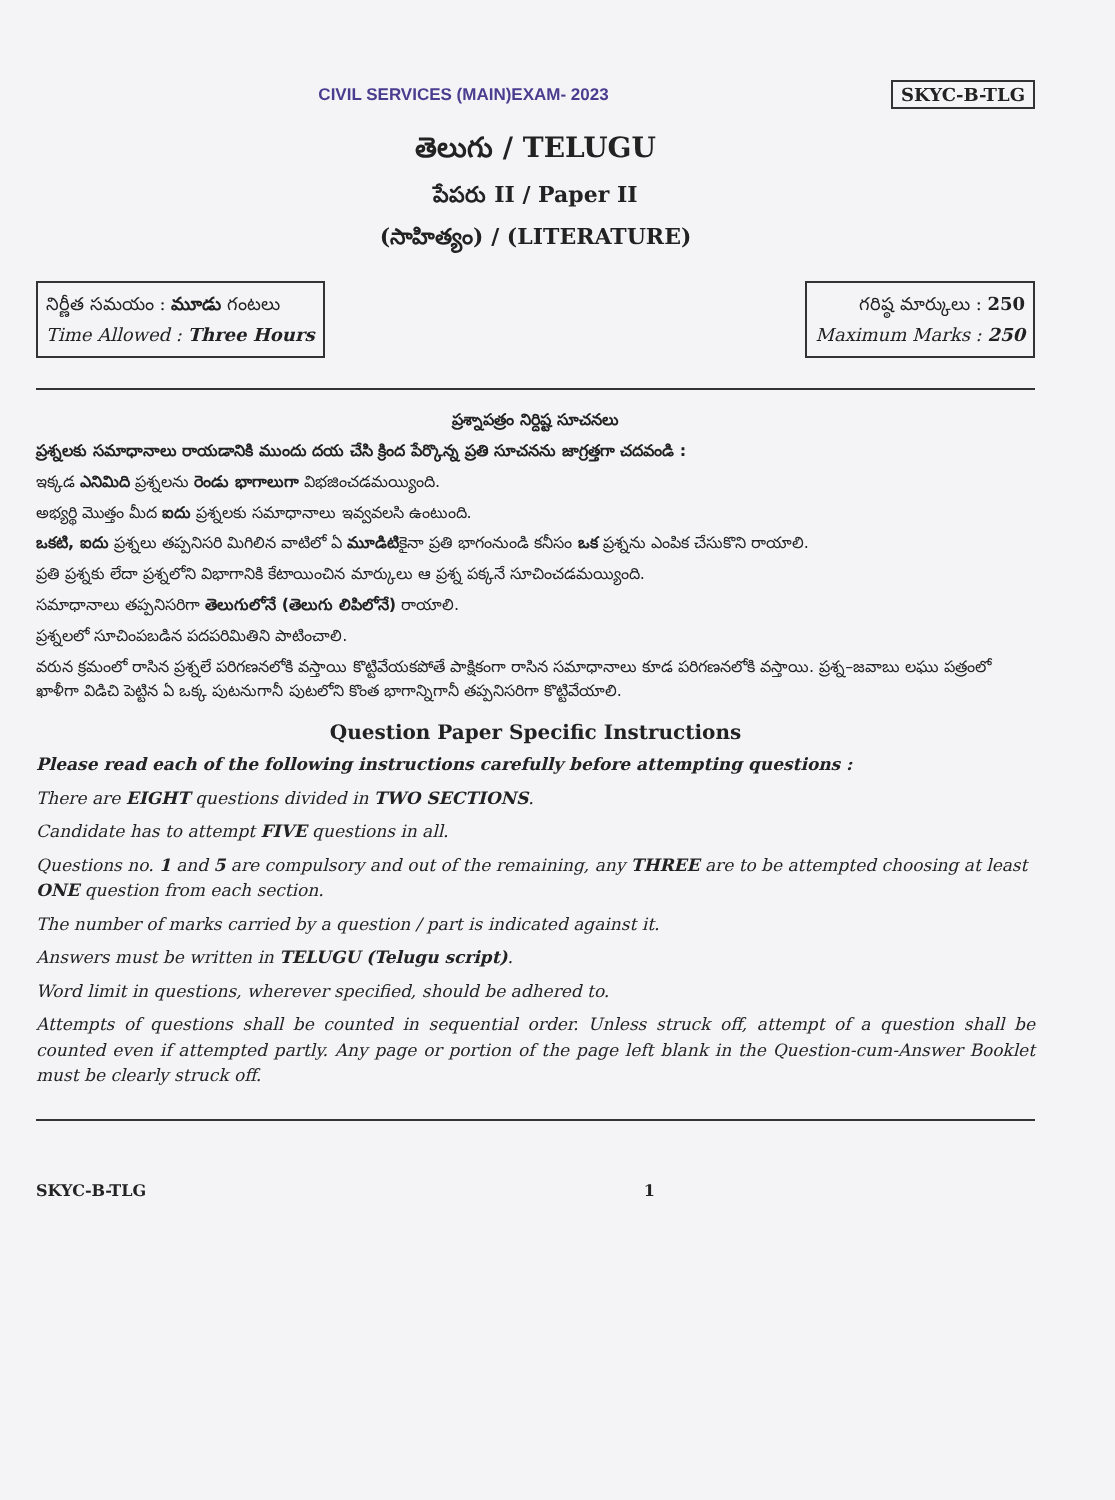CIVIL SERVICES (MAIN)EXAM- 2023
SKYC-B-TLG
తెలుగు / TELUGU
పేపరు II / Paper II
(సాహిత్యం) / (LITERATURE)
నిర్ణీత సమయం : మూడు గంటలు
Time Allowed : Three Hours
గరిష్ఠ మార్కులు : 250
Maximum Marks : 250
ప్రశ్నాపత్రం నిర్దిష్ట సూచనలు
ప్రశ్నలకు సమాధానాలు రాయడానికి ముందు దయ చేసి క్రింద పేర్కొన్న ప్రతి సూచనను జాగ్రత్తగా చదవండి :
ఇక్కడ ఎనిమిది ప్రశ్నలను రెండు భాగాలుగా విభజించడమయ్యింది.
అభ్యర్థి మొత్తం మీద ఐదు ప్రశ్నలకు సమాధానాలు ఇవ్వవలసి ఉంటుంది.
ఒకటి, ఐదు ప్రశ్నలు తప్పనిసరి మిగిలిన వాటిలో ఏ మూడిటికైనా ప్రతి భాగంనుండి కనీసం ఒక ప్రశ్నను ఎంపిక చేసుకొని రాయాలి.
ప్రతి ప్రశ్నకు లేదా ప్రశ్నలోని విభాగానికి కేటాయించిన మార్కులు ఆ ప్రశ్న పక్కనే సూచించడమయ్యింది.
సమాధానాలు తప్పనిసరిగా తెలుగులోనే (తెలుగు లిపిలోనే) రాయాలి.
ప్రశ్నలలో సూచింపబడిన పదపరిమితిని పాటించాలి.
వరున క్రమంలో రాసిన ప్రశ్నలే పరిగణనలోకి వస్తాయి కొట్టివేయకపోతే పాక్షికంగా రాసిన సమాధానాలు కూడ పరిగణనలోకి వస్తాయి. ప్రశ్న–జవాబు లఘు పత్రంలో ఖాళీగా విడిచి పెట్టిన ఏ ఒక్క పుటనుగానీ పుటలోని కొంత భాగాన్నిగానీ తప్పనిసరిగా కొట్టివేయాలి.
Question Paper Specific Instructions
Please read each of the following instructions carefully before attempting questions :
There are EIGHT questions divided in TWO SECTIONS.
Candidate has to attempt FIVE questions in all.
Questions no. 1 and 5 are compulsory and out of the remaining, any THREE are to be attempted choosing at least ONE question from each section.
The number of marks carried by a question / part is indicated against it.
Answers must be written in TELUGU (Telugu script).
Word limit in questions, wherever specified, should be adhered to.
Attempts of questions shall be counted in sequential order. Unless struck off, attempt of a question shall be counted even if attempted partly. Any page or portion of the page left blank in the Question-cum-Answer Booklet must be clearly struck off.
SKYC-B-TLG 1